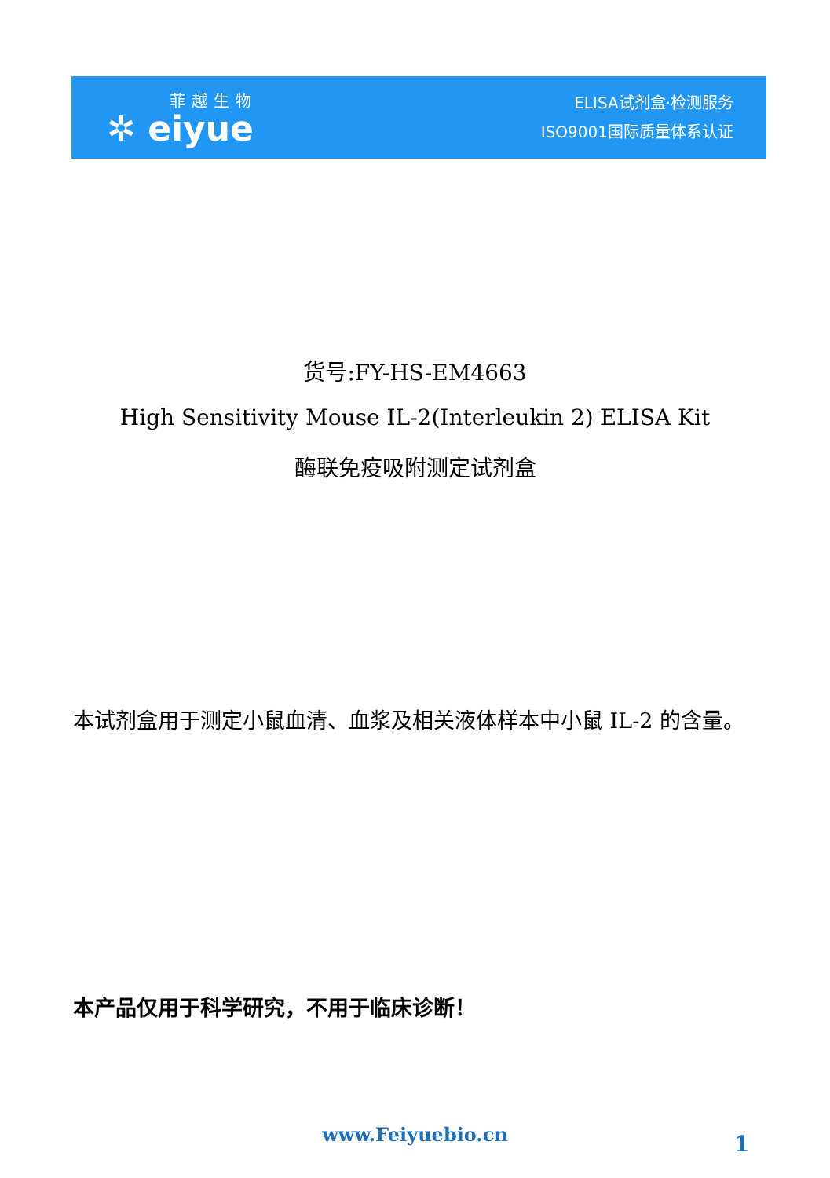菲越生物
✲ eiyue
ELISA试剂盒·检测服务
ISO9001国际质量体系认证
货号:FY-HS-EM4663
High Sensitivity Mouse IL-2(Interleukin 2) ELISA Kit
酶联免疫吸附测定试剂盒
本试剂盒用于测定小鼠血清、血浆及相关液体样本中小鼠 IL-2 的含量。
本产品仅用于科学研究，不用于临床诊断！
www.Feiyuebio.cn 1